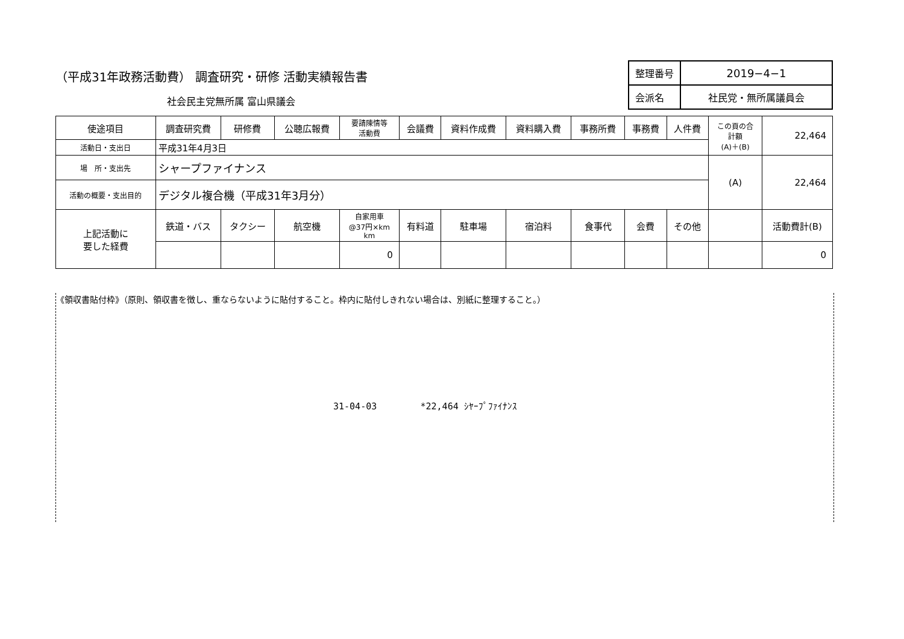（平成31年政務活動費） 調査研究・研修 活動実績報告書
社会民主党無所属 富山県議会
| 整理番号 | 2019−4−1 |
| 会派名 | 社民党・無所属議員会 |
| 使途項目 | 調査研究費 | 研修費 | 公聴広報費 | 要請陳情等 活動費 | 会議費 | 資料作成費 | 資料購入費 | 事務所費 | 事務費 | 人件費 | この頁の合 計額 (A)＋(B) | 22,464 |
| 活動日・支出日 | 平成31年4月3日 | | | | | | | | | | | |
| 場 所・支出先 | シャープファイナンス | | | | | | | | | | (A) | 22,464 |
| 活動の概要・支出目的 | デジタル複合機（平成31年3月分） | | | | | | | | | | | |
| 上記活動に 要した経費 | 鉄道・バス | タクシー | 航空機 | 自家用車 @37円×km km | 有料道 | 駐車場 | 宿泊料 | 食事代 | 会費 | その他 | | 活動費計(B) |
| | | | | 0 | | | | | | | | 0 |
《領収書貼付枠》（原則、領収書を徴し、重ならないように貼付すること。枠内に貼付しきれない場合は、別紙に整理すること。）
31-04-03 *22,464 ｼﾔｰﾌﾟﾌｧｲﾅﾝｽ